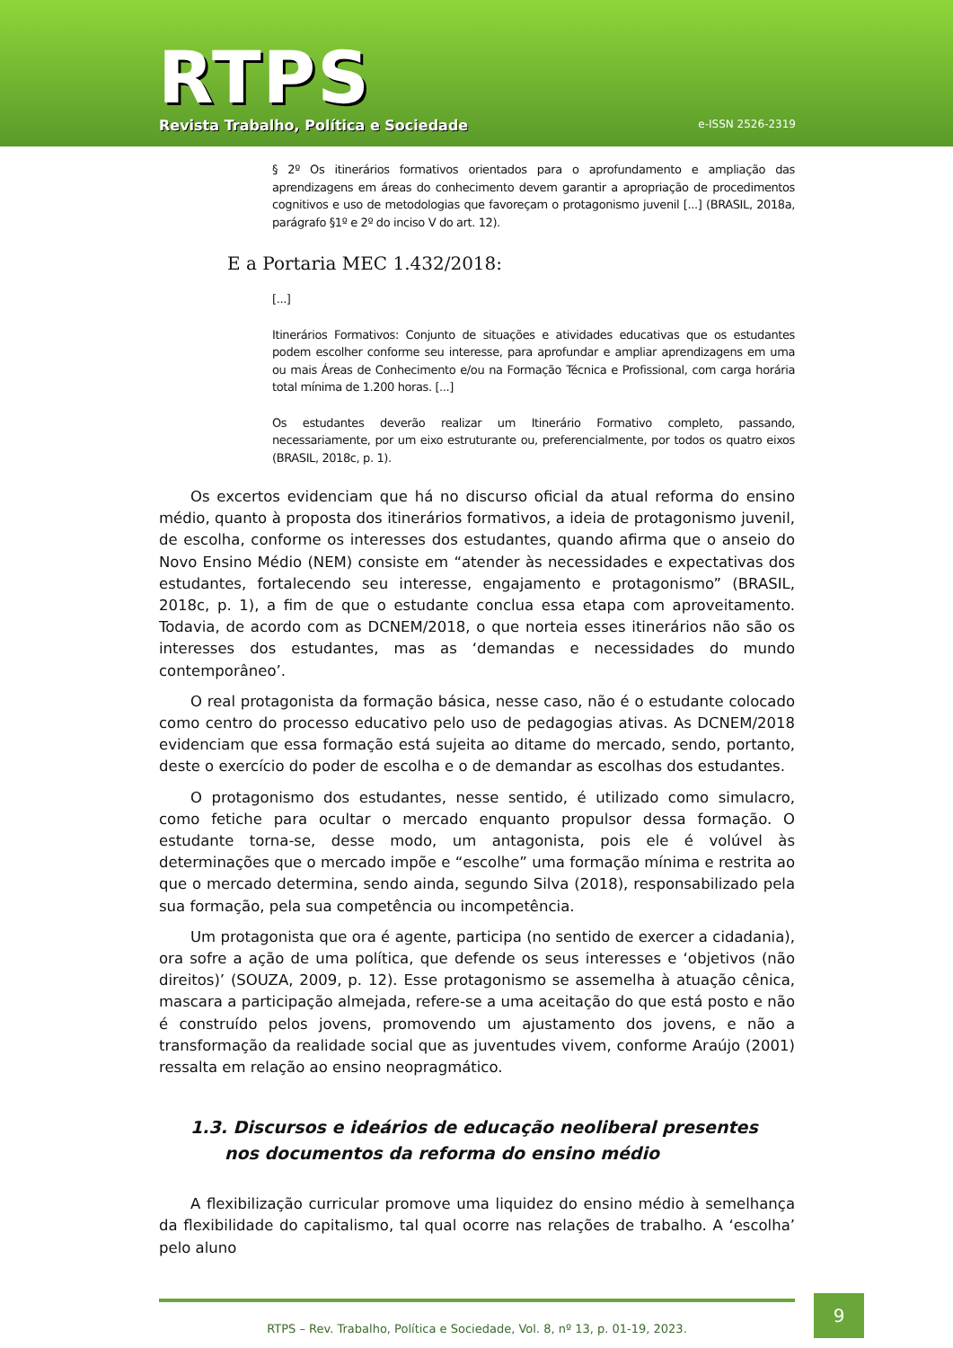RTPS
Revista Trabalho, Política e Sociedade
e-ISSN 2526-2319
§ 2º Os itinerários formativos orientados para o aprofundamento e ampliação das aprendizagens em áreas do conhecimento devem garantir a apropriação de procedimentos cognitivos e uso de metodologias que favoreçam o protagonismo juvenil [...] (BRASIL, 2018a, parágrafo §1º e 2º do inciso V do art. 12).
E a Portaria MEC 1.432/2018:
[...]
Itinerários Formativos: Conjunto de situações e atividades educativas que os estudantes podem escolher conforme seu interesse, para aprofundar e ampliar aprendizagens em uma ou mais Áreas de Conhecimento e/ou na Formação Técnica e Profissional, com carga horária total mínima de 1.200 horas. [...]
Os estudantes deverão realizar um Itinerário Formativo completo, passando, necessariamente, por um eixo estruturante ou, preferencialmente, por todos os quatro eixos (BRASIL, 2018c, p. 1).
Os excertos evidenciam que há no discurso oficial da atual reforma do ensino médio, quanto à proposta dos itinerários formativos, a ideia de protagonismo juvenil, de escolha, conforme os interesses dos estudantes, quando afirma que o anseio do Novo Ensino Médio (NEM) consiste em “atender às necessidades e expectativas dos estudantes, fortalecendo seu interesse, engajamento e protagonismo” (BRASIL, 2018c, p. 1), a fim de que o estudante conclua essa etapa com aproveitamento. Todavia, de acordo com as DCNEM/2018, o que norteia esses itinerários não são os interesses dos estudantes, mas as ‘demandas e necessidades do mundo contemporâneo’.
O real protagonista da formação básica, nesse caso, não é o estudante colocado como centro do processo educativo pelo uso de pedagogias ativas. As DCNEM/2018 evidenciam que essa formação está sujeita ao ditame do mercado, sendo, portanto, deste o exercício do poder de escolha e o de demandar as escolhas dos estudantes.
O protagonismo dos estudantes, nesse sentido, é utilizado como simulacro, como fetiche para ocultar o mercado enquanto propulsor dessa formação. O estudante torna-se, desse modo, um antagonista, pois ele é volúvel às determinações que o mercado impõe e “escolhe” uma formação mínima e restrita ao que o mercado determina, sendo ainda, segundo Silva (2018), responsabilizado pela sua formação, pela sua competência ou incompetência.
Um protagonista que ora é agente, participa (no sentido de exercer a cidadania), ora sofre a ação de uma política, que defende os seus interesses e ‘objetivos (não direitos)’ (SOUZA, 2009, p. 12). Esse protagonismo se assemelha à atuação cênica, mascara a participação almejada, refere-se a uma aceitação do que está posto e não é construído pelos jovens, promovendo um ajustamento dos jovens, e não a transformação da realidade social que as juventudes vivem, conforme Araújo (2001) ressalta em relação ao ensino neopragmático.
1.3. Discursos e ideários de educação neoliberal presentes nos documentos da reforma do ensino médio
A flexibilização curricular promove uma liquidez do ensino médio à semelhança da flexibilidade do capitalismo, tal qual ocorre nas relações de trabalho. A ‘escolha’ pelo aluno
RTPS – Rev. Trabalho, Política e Sociedade, Vol. 8, nº 13, p. 01-19, 2023.
9